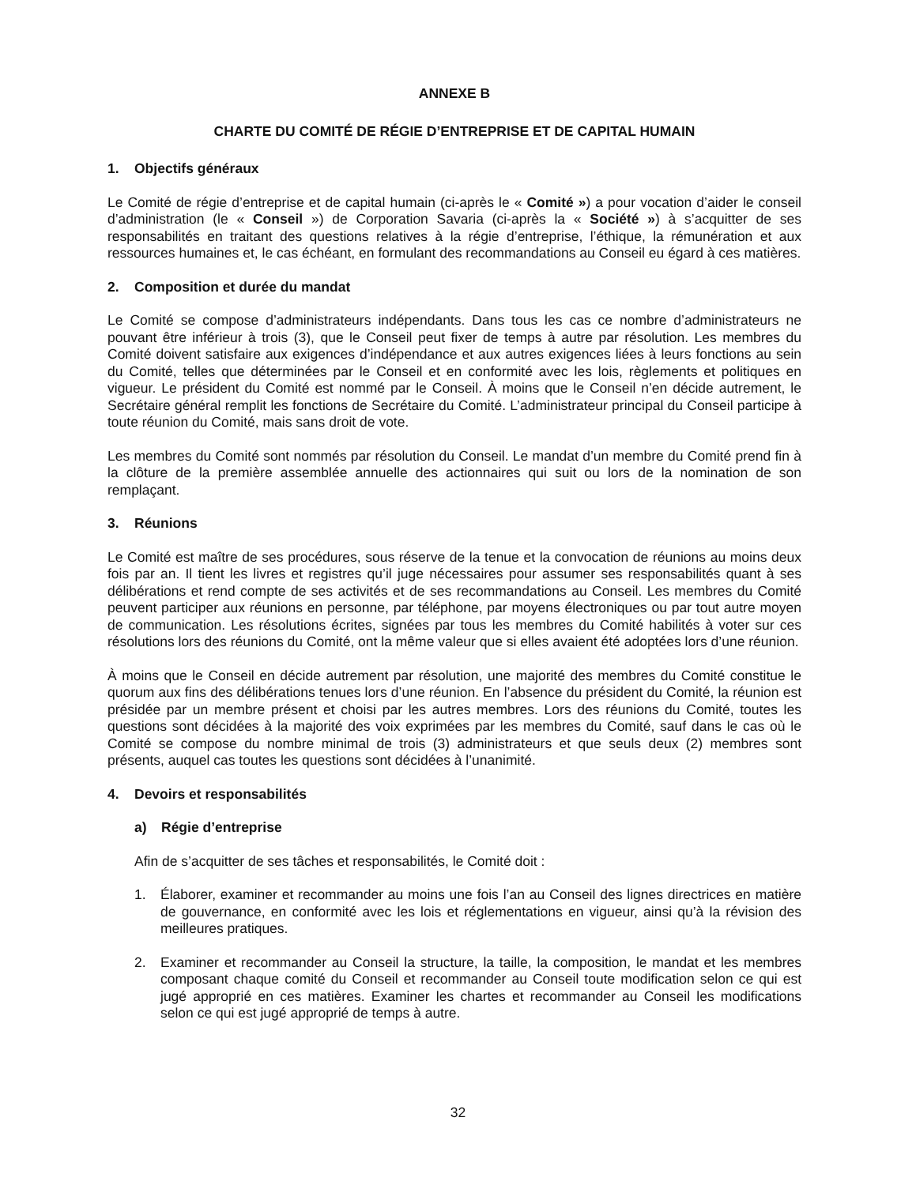ANNEXE B
CHARTE DU COMITÉ DE RÉGIE D’ENTREPRISE ET DE CAPITAL HUMAIN
1. Objectifs généraux
Le Comité de régie d’entreprise et de capital humain (ci-après le « Comité ») a pour vocation d’aider le conseil d’administration (le « Conseil ») de Corporation Savaria (ci-après la « Société ») à s’acquitter de ses responsabilités en traitant des questions relatives à la régie d’entreprise, l’éthique, la rémunération et aux ressources humaines et, le cas échéant, en formulant des recommandations au Conseil eu égard à ces matières.
2. Composition et durée du mandat
Le Comité se compose d’administrateurs indépendants. Dans tous les cas ce nombre d’administrateurs ne pouvant être inférieur à trois (3), que le Conseil peut fixer de temps à autre par résolution. Les membres du Comité doivent satisfaire aux exigences d’indépendance et aux autres exigences liées à leurs fonctions au sein du Comité, telles que déterminées par le Conseil et en conformité avec les lois, règlements et politiques en vigueur. Le président du Comité est nommé par le Conseil. À moins que le Conseil n’en décide autrement, le Secrétaire général remplit les fonctions de Secrétaire du Comité. L’administrateur principal du Conseil participe à toute réunion du Comité, mais sans droit de vote.
Les membres du Comité sont nommés par résolution du Conseil. Le mandat d’un membre du Comité prend fin à la clôture de la première assemblée annuelle des actionnaires qui suit ou lors de la nomination de son remplaçant.
3. Réunions
Le Comité est maître de ses procédures, sous réserve de la tenue et la convocation de réunions au moins deux fois par an. Il tient les livres et registres qu’il juge nécessaires pour assumer ses responsabilités quant à ses délibérations et rend compte de ses activités et de ses recommandations au Conseil. Les membres du Comité peuvent participer aux réunions en personne, par téléphone, par moyens électroniques ou par tout autre moyen de communication. Les résolutions écrites, signées par tous les membres du Comité habilités à voter sur ces résolutions lors des réunions du Comité, ont la même valeur que si elles avaient été adoptées lors d’une réunion.
À moins que le Conseil en décide autrement par résolution, une majorité des membres du Comité constitue le quorum aux fins des délibérations tenues lors d’une réunion. En l’absence du président du Comité, la réunion est présidée par un membre présent et choisi par les autres membres. Lors des réunions du Comité, toutes les questions sont décidées à la majorité des voix exprimées par les membres du Comité, sauf dans le cas où le Comité se compose du nombre minimal de trois (3) administrateurs et que seuls deux (2) membres sont présents, auquel cas toutes les questions sont décidées à l’unanimité.
4. Devoirs et responsabilités
a) Régie d’entreprise
Afin de s’acquitter de ses tâches et responsabilités, le Comité doit :
1. Élaborer, examiner et recommander au moins une fois l’an au Conseil des lignes directrices en matière de gouvernance, en conformité avec les lois et réglementations en vigueur, ainsi qu’à la révision des meilleures pratiques.
2. Examiner et recommander au Conseil la structure, la taille, la composition, le mandat et les membres composant chaque comité du Conseil et recommander au Conseil toute modification selon ce qui est jugé approprié en ces matières. Examiner les chartes et recommander au Conseil les modifications selon ce qui est jugé approprié de temps à autre.
32